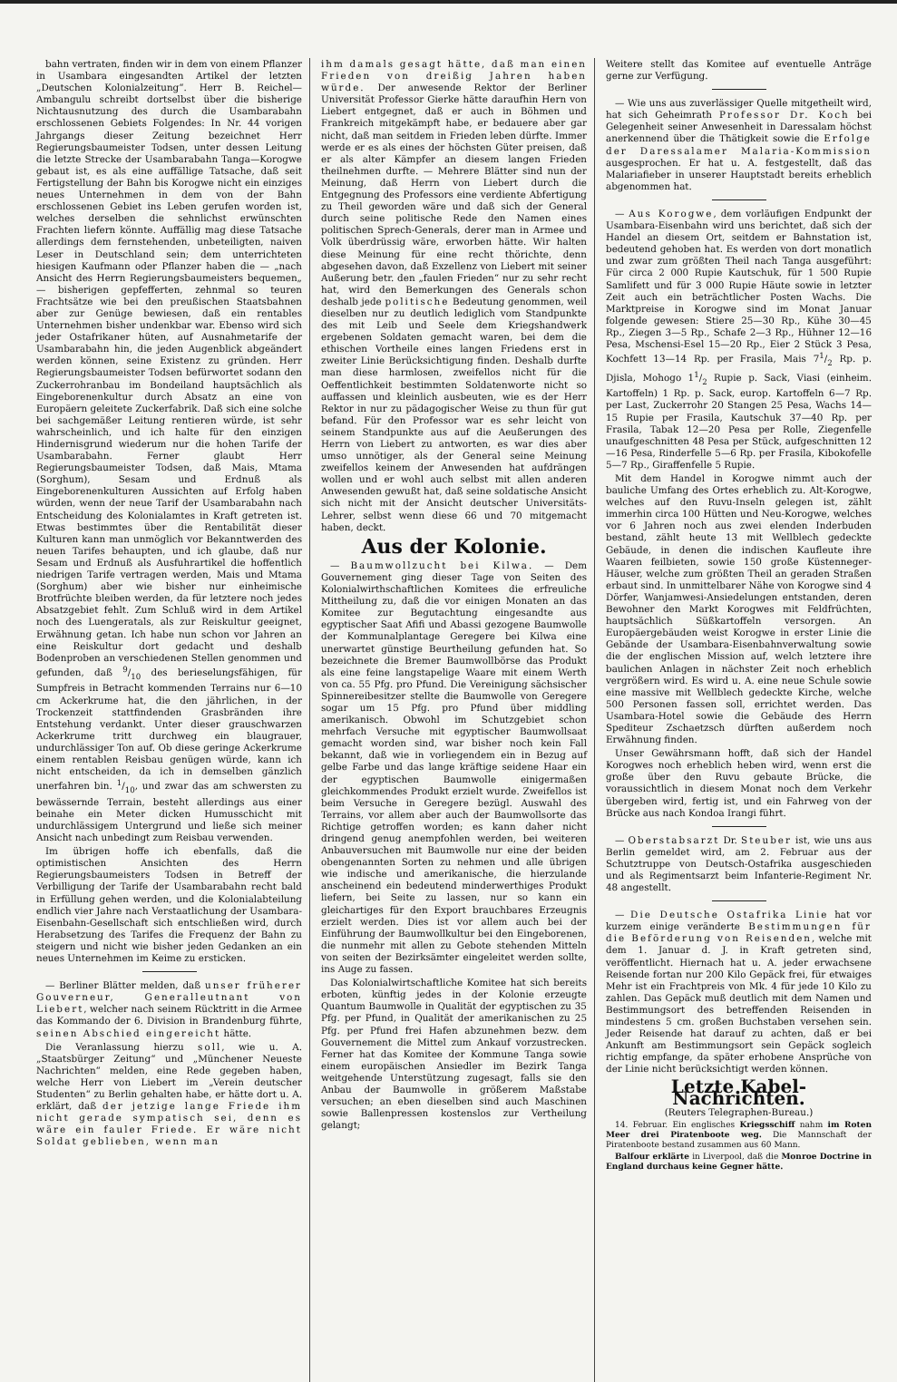bahn vertraten, finden wir in dem von einem Pflanzer in Usambara eingesandten Artikel der letzten „Deutschen Kolonialzeitung“. Herr B. Reichel—Ambangulu schreibt dortselbst über die bisherige Nichtausnutzung des durch die Usambarabahn erschlossenen Gebiets Folgendes: In Nr. 44 vorigen Jahrgangs dieser Zeitung bezeichnet Herr Regierungsbaumeister Todsen, unter dessen Leitung die letzte Strecke der Usambarabahn Tanga—Korogwe gebaut ist, es als eine auffällige Tatsache, daß seit Fertigstellung der Bahn bis Korogwe nicht ein einziges neues Unternehmen in dem von der Bahn erschlossenen Gebiet ins Leben gerufen worden ist, welches derselben die sehnlichst erwünschten Frachten liefern könnte. Auffällig mag diese Tatsache allerdings dem fernstehenden, unbeteiligten, naiven Leser in Deutschland sein; dem unterrichteten hiesigen Kaufmann oder Pflanzer haben die — „nach Ansicht des Herrn Regierungsbaumeisters bequemen„ — bisherigen gepfefferten, zehnmal so teuren Frachtsätze wie bei den preußischen Staatsbahnen aber zur Genüge bewiesen, daß ein rentables Unternehmen bisher undenkbar war. Ebenso wird sich jeder Ostafrikaner hüten, auf Ausnahmetarife der Usambarabahn hin, die jeden Augenblick abgeändert werden können, seine Existenz zu gründen. Herr Regierungsbaumeister Todsen befürwortet sodann den Zuckerrohranbau im Bondeiland hauptsächlich als Eingeborenenkultur durch Absatz an eine von Europäern geleitete Zuckerfabrik. Daß sich eine solche bei sachgemäßer Leitung rentieren würde, ist sehr wahrscheinlich, und ich halte für den einzigen Hindernisgrund wiederum nur die hohen Tarife der Usambarabahn. Ferner glaubt Herr Regierungsbaumeister Todsen, daß Mais, Mtama (Sorghum), Sesam und Erdnuß als Eingeborenenkulturen Aussichten auf Erfolg haben würden, wenn der neue Tarif der Usambarabahn nach Entscheidung des Kolonialamtes in Kraft getreten ist. Etwas bestimmtes über die Rentabilität dieser Kulturen kann man unmöglich vor Bekanntwerden des neuen Tarifes behaupten, und ich glaube, daß nur Sesam und Erdnuß als Ausfuhrartikel die hoffentlich niedrigen Tarife vertragen werden, Mais und Mtama (Sorghum) aber wie bisher nur einheimische Brotfrüchte bleiben werden, da für letztere noch jedes Absatzgebiet fehlt. Zum Schluß wird in dem Artikel noch des Luengeratals, als zur Reiskultur geeignet, Erwähnung getan. Ich habe nun schon vor Jahren an eine Reiskultur dort gedacht und deshalb Bodenproben an verschiedenen Stellen genommen und gefunden, daß 9/10 des berieselungsfähigen, für Sumpfreis in Betracht kommenden Terrains nur 6—10 cm Ackerkrume hat, die den jährlichen, in der Trockenzeit stattfindenden Grasbränden ihre Entstehung verdankt. Unter dieser grauschwarzen Ackerkrume tritt durchweg ein blaugrauer, undurchlässiger Ton auf. Ob diese geringe Ackerkrume einem rentablen Reisbau genügen würde, kann ich nicht entscheiden, da ich in demselben gänzlich unerfahren bin. 1/10, und zwar das am schwersten zu bewässernde Terrain, besteht allerdings aus einer beinahe ein Meter dicken Humusschicht mit undurchlässigem Untergrund und ließe sich meiner Ansicht nach unbedingt zum Reisbau verwenden.
Im übrigen hoffe ich ebenfalls, daß die optimistischen Ansichten des Herrn Regierungsbaumeisters Todsen in Betreff der Verbilligung der Tarife der Usambarabahn recht bald in Erfüllung gehen werden, und die Kolonialabteilung endlich vier Jahre nach Verstaatlichung der Usambara-Eisenbahn-Gesellschaft sich entschließen wird, durch Herabsetzung des Tarifes die Frequenz der Bahn zu steigern und nicht wie bisher jeden Gedanken an ein neues Unternehmen im Keime zu ersticken.
— Berliner Blätter melden, daß unser früherer Gouverneur, Generalleutnant von Liebert, welcher nach seinem Rücktritt in die Armee das Kommando der 6. Division in Brandenburg führte, seinen Abschied eingereicht hätte.
Die Veranlassung hierzu soll, wie u. A. „Staatsbürger Zeitung“ und „Münchener Neueste Nachrichten“ melden, eine Rede gegeben haben, welche Herr von Liebert im „Verein deutscher Studenten“ zu Berlin gehalten habe, er hätte dort u. A. erklärt, daß der jetzige lange Friede ihm nicht gerade sympatisch sei, denn es wäre ein fauler Friede. Er wäre nicht Soldat geblieben, wenn man
ihm damals gesagt hätte, daß man einen Frieden von dreißig Jahren haben würde. Der anwesende Rektor der Berliner Universität Professor Gierke hätte daraufhin Hern von Liebert entgegnet, daß er auch in Böhmen und Frankreich mitgekämpft habe, er bedauere aber gar nicht, daß man seitdem in Frieden leben dürfte. Immer werde er es als eines der höchsten Güter preisen, daß er als alter Kämpfer an diesem langen Frieden theilnehmen durfte. — Mehrere Blätter sind nun der Meinung, daß Herrn von Liebert durch die Entgegnung des Professors eine verdiente Abfertigung zu Theil geworden wäre und daß sich der General durch seine politische Rede den Namen eines politischen Sprech-Generals, derer man in Armee und Volk überdrüssig wäre, erworben hätte. Wir halten diese Meinung für eine recht thörichte, denn abgesehen davon, daß Exzellenz von Liebert mit seiner Außerung betr. den „faulen Frieden“ nur zu sehr recht hat, wird den Bemerkungen des Generals schon deshalb jede politische Bedeutung genommen, weil dieselben nur zu deutlich lediglich vom Standpunkte des mit Leib und Seele dem Kriegshandwerk ergebenen Soldaten gemacht waren, bei dem die ethischen Vortheile eines langen Friedens erst in zweiter Linie Berücksichtigung finden. Deshalb durfte man diese harmlosen, zweifellos nicht für die Oeffentlichkeit bestimmten Soldatenworte nicht so auffassen und kleinlich ausbeuten, wie es der Herr Rektor in nur zu pädagogischer Weise zu thun für gut befand. Für den Professor war es sehr leicht von seinem Standpunkte aus auf die Aeußerungen des Herrn von Liebert zu antworten, es war dies aber umso unnötiger, als der General seine Meinung zweifellos keinem der Anwesenden hat aufdrängen wollen und er wohl auch selbst mit allen anderen Anwesenden gewußt hat, daß seine soldatische Ansicht sich nicht mit der Ansicht deutscher Universitäts-Lehrer, selbst wenn diese 66 und 70 mitgemacht haben, deckt.
Aus der Kolonie.
— Baumwollzucht bei Kilwa. — Dem Gouvernement ging dieser Tage von Seiten des Kolonialwirthschaftlichen Komitees die erfreuliche Mittheilung zu, daß die vor einigen Monaten an das Komitee zur Begutachtung eingesandte aus egyptischer Saat Afifi und Abassi gezogene Baumwolle der Kommunalplantage Geregere bei Kilwa eine unerwartet günstige Beurtheilung gefunden hat. So bezeichnete die Bremer Baumwollbörse das Produkt als eine feine langstapelige Waare mit einem Werth von ca. 55 Pfg. pro Pfund. Die Vereinigung sächsischer Spinnereibesitzer stellte die Baumwolle von Geregere sogar um 15 Pfg. pro Pfund über middling amerikanisch. Obwohl im Schutzgebiet schon mehrfach Versuche mit egyptischer Baumwollsaat gemacht worden sind, war bisher noch kein Fall bekannt, daß wie in vorliegendem ein in Bezug auf gelbe Farbe und das lange kräftige seidene Haar ein der egyptischen Baumwolle einigermaßen gleichkommendes Produkt erzielt wurde. Zweifellos ist beim Versuche in Geregere bezügl. Auswahl des Terrains, vor allem aber auch der Baumwollsorte das Richtige getroffen worden; es kann daher nicht dringend genug anempfohlen werden, bei weiteren Anbauversuchen mit Baumwolle nur eine der beiden obengenannten Sorten zu nehmen und alle übrigen wie indische und amerikanische, die hierzulande anscheinend ein bedeutend minderwerthiges Produkt liefern, bei Seite zu lassen, nur so kann ein gleichartiges für den Export brauchbares Erzeugnis erzielt werden. Dies ist vor allem auch bei der Einführung der Baumwollkultur bei den Eingeborenen, die nunmehr mit allen zu Gebote stehenden Mitteln von seiten der Bezirksämter eingeleitet werden sollte, ins Auge zu fassen.
Das Kolonialwirtschaftliche Komitee hat sich bereits erboten, künftig jedes in der Kolonie erzeugte Quantum Baumwolle in Qualität der egyptischen zu 35 Pfg. per Pfund, in Qualität der amerikanischen zu 25 Pfg. per Pfund frei Hafen abzunehmen bezw. dem Gouvernement die Mittel zum Ankauf vorzustrecken. Ferner hat das Komitee der Kommune Tanga sowie einem europäischen Ansiedler im Bezirk Tanga weitgehende Unterstützung zugesagt, falls sie den Anbau der Baumwolle in größerem Maßstabe versuchen; an eben dieselben sind auch Maschinen sowie Ballenpressen kostenslos zur Vertheilung gelangt;
Weitere stellt das Komitee auf eventuelle Anträge gerne zur Verfügung.
— Wie uns aus zuverlässiger Quelle mitgetheilt wird, hat sich Geheimrath Professor Dr. Koch bei Gelegenheit seiner Anwesenheit in Daressalam höchst anerkennend über die Thätigkeit sowie die Erfolge der Daressalamer Malaria-Kommission ausgesprochen. Er hat u. A. festgestellt, daß das Malariafieber in unserer Hauptstadt bereits erheblich abgenommen hat.
— Aus Korogwe, dem vorläufigen Endpunkt der Usambara-Eisenbahn wird uns berichtet, daß sich der Handel an diesem Ort, seitdem er Bahnstation ist, bedeutend gehoben hat. Es werden von dort monatlich und zwar zum größten Theil nach Tanga ausgeführt: Für circa 2 000 Rupie Kautschuk, für 1 500 Rupie Samlifett und für 3 000 Rupie Häute sowie in letzter Zeit auch ein beträchtlicher Posten Wachs. Die Marktpreise in Korogwe sind im Monat Januar folgende gewesen: Stiere 25—30 Rp., Kühe 30—45 Rp., Ziegen 3—5 Rp., Schafe 2—3 Rp., Hühner 12—16 Pesa, Mschensi-Esel 15—20 Rp., Eier 2 Stück 3 Pesa, Kochfett 13—14 Rp. per Frasila, Mais 71/2 Rp. p. Djisla, Mohogo 11/2 Rupie p. Sack, Viasi (einheim. Kartoffeln) 1 Rp. p. Sack, europ. Kartoffeln 6—7 Rp. per Last, Zuckerrohr 20 Stangen 25 Pesa, Wachs 14—15 Rupie per Frasila, Kautschuk 37—40 Rp. per Frasila, Tabak 12—20 Pesa per Rolle, Ziegenfelle unaufgeschnitten 48 Pesa per Stück, aufgeschnitten 12—16 Pesa, Rinderfelle 5—6 Rp. per Frasila, Kibokofelle 5—7 Rp., Giraffenfelle 5 Rupie.
Mit dem Handel in Korogwe nimmt auch der bauliche Umfang des Ortes erheblich zu. Alt-Korogwe, welches auf den Ruvu-Inseln gelegen ist, zählt immerhin circa 100 Hütten und Neu-Korogwe, welches vor 6 Jahren noch aus zwei elenden Inderbuden bestand, zählt heute 13 mit Wellblech gedeckte Gebäude, in denen die indischen Kaufleute ihre Waaren feilbieten, sowie 150 große Küstenneger-Häuser, welche zum größten Theil an geraden Straßen erbaut sind. In unmittelbarer Nähe von Korogwe sind 4 Dörfer, Wanjamwesi-Ansiedelungen entstanden, deren Bewohner den Markt Korogwes mit Feldfrüchten, hauptsächlich Süßkartoffeln versorgen. An Europäergebäuden weist Korogwe in erster Linie die Gebände der Usambara-Eisenbahnverwaltung sowie die der englischen Mission auf, welch letztere ihre baulichen Anlagen in nächster Zeit noch erheblich vergrößern wird. Es wird u. A. eine neue Schule sowie eine massive mit Wellblech gedeckte Kirche, welche 500 Personen fassen soll, errichtet werden. Das Usambara-Hotel sowie die Gebäude des Herrn Spediteur Zschaetzsch dürften außerdem noch Erwähnung finden.
Unser Gewährsmann hofft, daß sich der Handel Korogwes noch erheblich heben wird, wenn erst die große über den Ruvu gebaute Brücke, die voraussichtlich in diesem Monat noch dem Verkehr übergeben wird, fertig ist, und ein Fahrweg von der Brücke aus nach Kondoa Irangi führt.
— Oberstabsarzt Dr. Steuber ist, wie uns aus Berlin gemeldet wird, am 2. Februar aus der Schutztruppe von Deutsch-Ostafrika ausgeschieden und als Regimentsarzt beim Infanterie-Regiment Nr. 48 angestellt.
— Die Deutsche Ostafrika Linie hat vor kurzem einige veränderte Bestimmungen für die Beförderung von Reisenden, welche mit dem 1. Januar d. J. in Kraft getreten sind, veröffentlicht. Hiernach hat u. A. jeder erwachsene Reisende fortan nur 200 Kilo Gepäck frei, für etwaiges Mehr ist ein Frachtpreis von Mk. 4 für jede 10 Kilo zu zahlen. Das Gepäck muß deutlich mit dem Namen und Bestimmungsort des betreffenden Reisenden in mindestens 5 cm. großen Buchstaben versehen sein. Jeder Reisende hat darauf zu achten, daß er bei Ankunft am Bestimmungsort sein Gepäck sogleich richtig empfange, da später erhobene Ansprüche von der Linie nicht berücksichtigt werden können.
Letzte Kabel-Nachrichten.
(Reuters Telegraphen-Bureau.)
14. Februar. Ein englisches Kriegsschiff nahm im Roten Meer drei Piratenboote weg. Die Mannschaft der Piratenboote bestand zusammen aus 60 Mann.
Balfour erklärte in Liverpool, daß die Monroe Doctrine in England durchaus keine Gegner hätte.